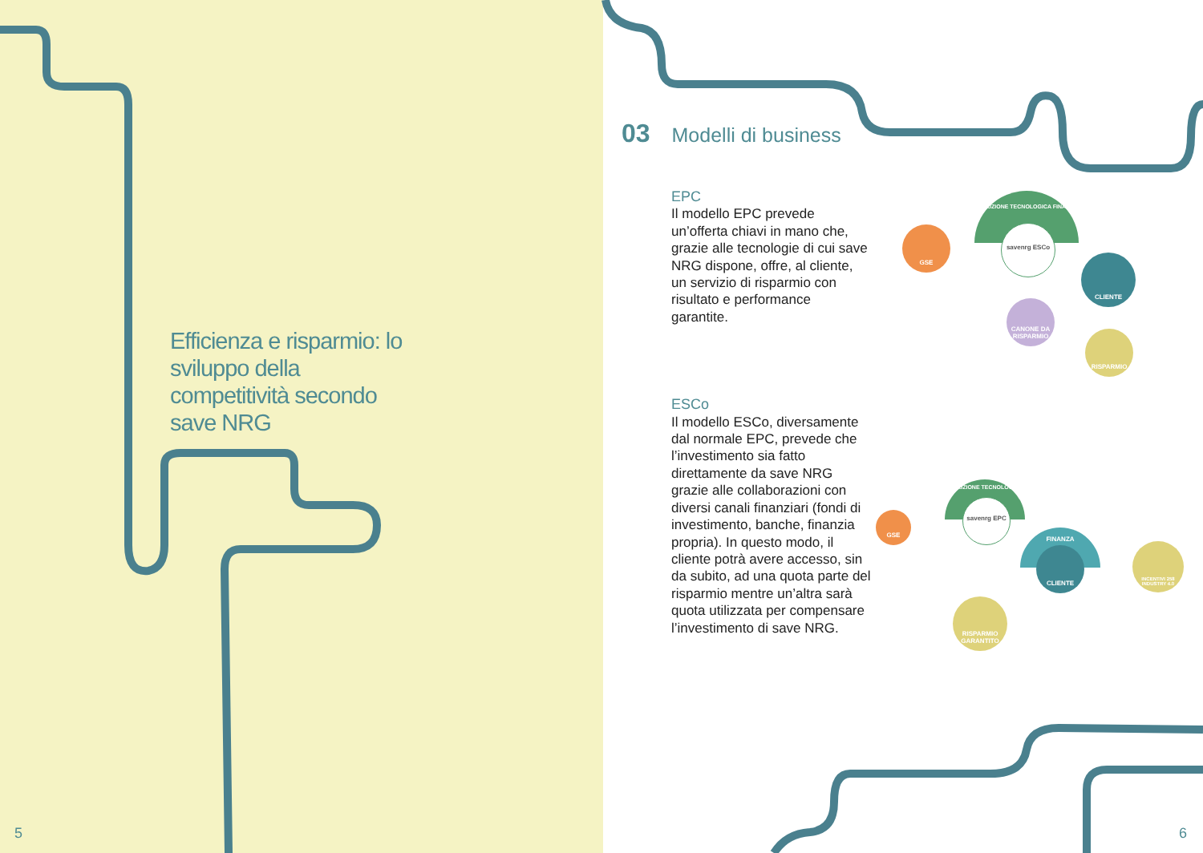Efficienza e risparmio: lo sviluppo della competitività secondo save NRG
5 6
03 Modelli di business
EPC
Il modello EPC prevede un’offerta chiavi in mano che, grazie alle tecnologie di cui save NRG dispone, offre, al cliente, un servizio di risparmio con risultato e performance garantite.
ESCo
Il modello ESCo, diversamente dal normale EPC, prevede che l’investimento sia fatto direttamente da save NRG grazie alle collaborazioni con diversi canali finanziari (fondi di investimento, banche, finanzia propria). In questo modo, il cliente potrà avere accesso, sin da subito, ad una quota parte del risparmio mentre un’altra sarà quota utilizzata per compensare l’investimento di save NRG.
GSE
SOLUZIONE TECNOLOGICA FINANZA
savenrg ESCo
CLIENTE
CANONE DA RISPARMIO
RISPARMIO
GSE
SOLUZIONE TECNOLOGICA
savenrg EPC
FINANZA
CLIENTE
INCENTIVI 258 INDUSTRY 4.0
RISPARMIO GARANTITO